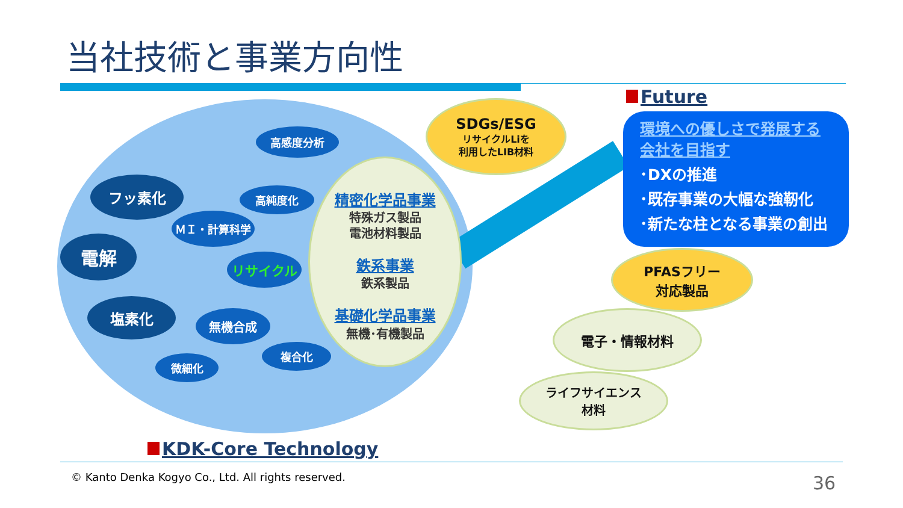当社技術と事業方向性
高感度分析
フッ素化 高純度化
ＭＩ・計算科学
電解
リサイクル
塩素化
無機合成
複合化
微細化
精密化学品事業
特殊ガス製品
電池材料製品
鉄系事業
鉄系製品
基礎化学品事業
無機･有機製品
SDGs/ESG
リサイクルLiを
利用したLIB材料
Future
環境への優しさで発展する
会社を目指す
･DXの推進
･既存事業の大幅な強靭化
･新たな柱となる事業の創出
PFASフリー
対応製品
電子・情報材料
ライフサイエンス
材料
KDK-Core Technology
© Kanto Denka Kogyo Co., Ltd. All rights reserved.
36